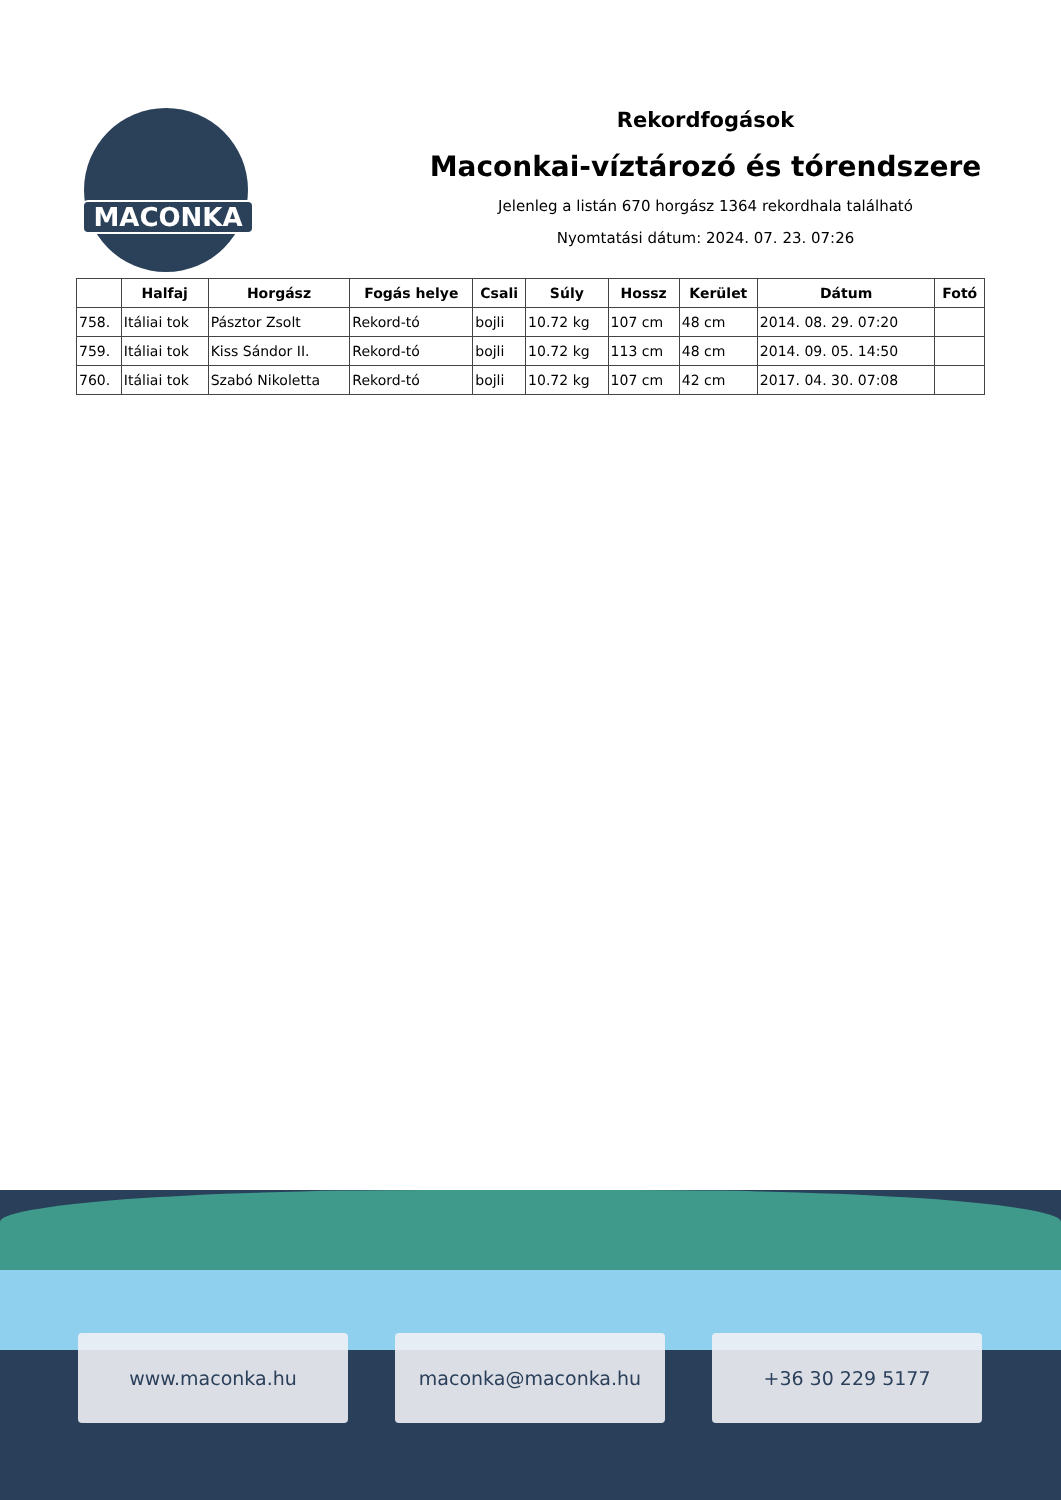MACONKA
Rekordfogások
Maconkai-víztározó és tórendszere
Jelenleg a listán 670 horgász 1364 rekordhala található
Nyomtatási dátum: 2024. 07. 23. 07:26
| | Halfaj | Horgász | Fogás helye | Csali | Súly | Hossz | Kerület | Dátum | Fotó |
| --- | --- | --- | --- | --- | --- | --- | --- | --- | --- |
| 758. | Itáliai tok | Pásztor Zsolt | Rekord-tó | bojli | 10.72 kg | 107 cm | 48 cm | 2014. 08. 29. 07:20 | |
| 759. | Itáliai tok | Kiss Sándor II. | Rekord-tó | bojli | 10.72 kg | 113 cm | 48 cm | 2014. 09. 05. 14:50 | |
| 760. | Itáliai tok | Szabó Nikoletta | Rekord-tó | bojli | 10.72 kg | 107 cm | 42 cm | 2017. 04. 30. 07:08 | |
www.maconka.hu maconka@maconka.hu +36 30 229 5177